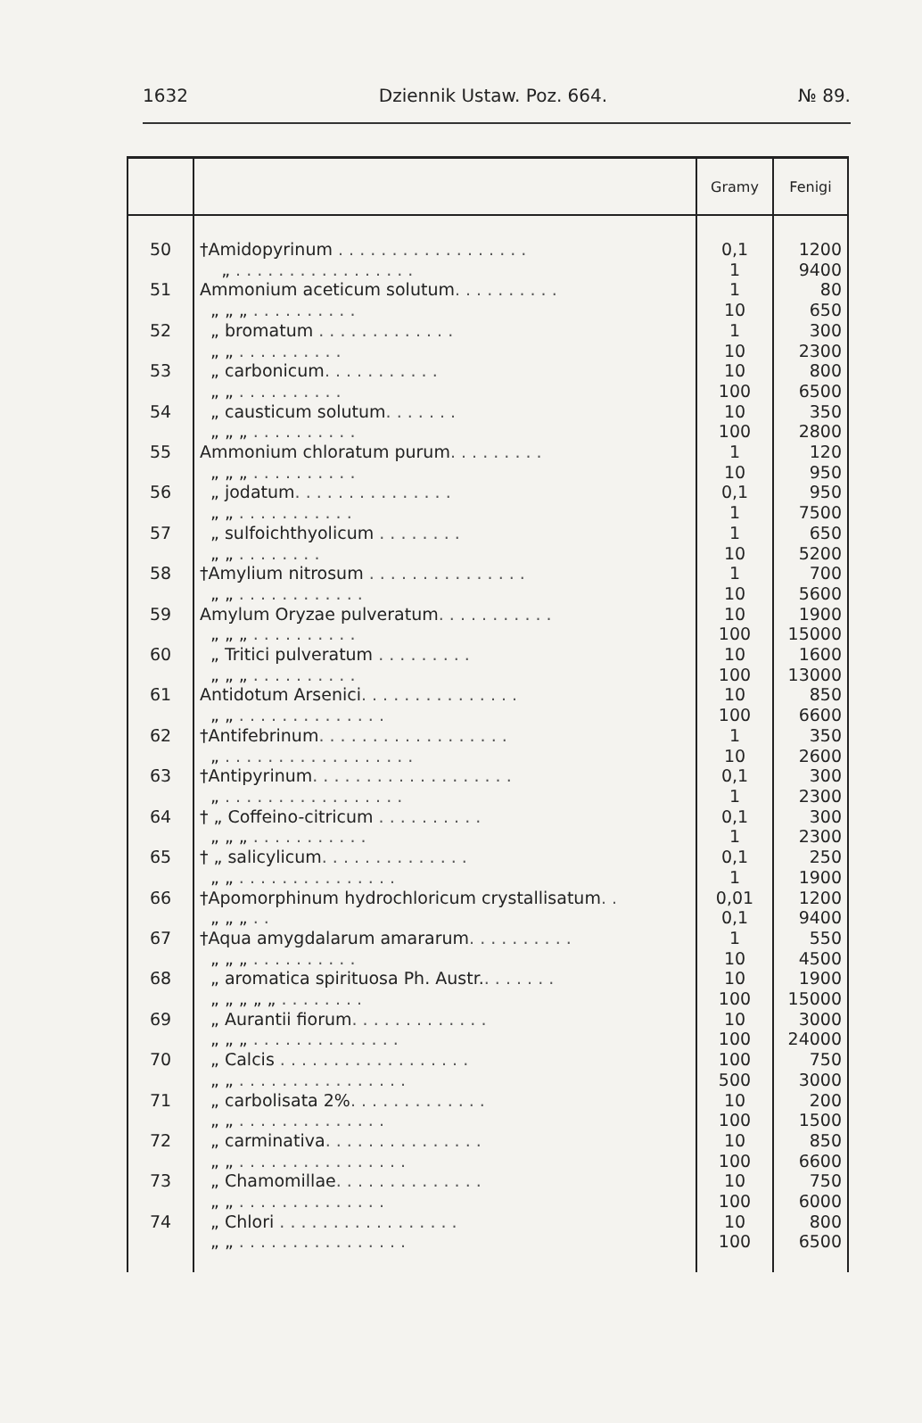1632 Dziennik Ustaw. Poz. 664. № 89.
| | | Gramy | Fenigi |
| --- | --- | --- | --- |
| 50 51 52 53 54 55 56 57 58 59 60 61 62 63 64 65 66 67 68 69 70 71 72 73 74 | †Amidopyrinum . . . . . . . . . . . . . . . . . . „ . . . . . . . . . . . . . . . . . Ammonium aceticum solutum . . . . . . . . . . „ „ „ . . . . . . . . . . „ bromatum . . . . . . . . . . . . . „ „ . . . . . . . . . . „ carbonicum . . . . . . . . . . . „ „ . . . . . . . . . . „ causticum solutum . . . . . . . „ „ „ . . . . . . . . . . Ammonium chloratum purum . . . . . . . . . „ „ „ . . . . . . . . . . „ jodatum . . . . . . . . . . . . . . . „ „ . . . . . . . . . . . „ sulfoichthyolicum . . . . . . . . „ „ . . . . . . . . †Amylium nitrosum . . . . . . . . . . . . . . . „ „ . . . . . . . . . . . . Amylum Oryzae pulveratum . . . . . . . . . . . „ „ „ . . . . . . . . . . „ Tritici pulveratum . . . . . . . . . „ „ „ . . . . . . . . . . Antidotum Arsenici . . . . . . . . . . . . . . . „ „ . . . . . . . . . . . . . . †Antifebrinum . . . . . . . . . . . . . . . . . . „ . . . . . . . . . . . . . . . . . . †Antipyrinum . . . . . . . . . . . . . . . . . . . „ . . . . . . . . . . . . . . . . . † „ Coffeino-citricum . . . . . . . . . . „ „ „ . . . . . . . . . . . † „ salicylicum . . . . . . . . . . . . . . „ „ . . . . . . . . . . . . . . . †Apomorphinum hydrochloricum crystallisatum . . „ „ „ . . †Aqua amygdalarum amararum . . . . . . . . . . „ „ „ . . . . . . . . . . „ aromatica spirituosa Ph. Austr. . . . . . . . „ „ „ „ „ . . . . . . . . „ Aurantii fiorum . . . . . . . . . . . . . „ „ „ . . . . . . . . . . . . . . „ Calcis . . . . . . . . . . . . . . . . . . „ „ . . . . . . . . . . . . . . . . „ carbolisata 2% . . . . . . . . . . . . . „ „ . . . . . . . . . . . . . . „ carminativa . . . . . . . . . . . . . . . „ „ . . . . . . . . . . . . . . . . „ Chamomillae . . . . . . . . . . . . . . „ „ . . . . . . . . . . . . . . „ Chlori . . . . . . . . . . . . . . . . . „ „ . . . . . . . . . . . . . . . . | 0,1 1 1 10 1 10 10 100 10 100 1 10 0,1 1 1 10 1 10 10 100 10 100 10 100 1 10 0,1 1 0,1 1 0,1 1 0,01 0,1 1 10 10 100 10 100 100 500 10 100 10 100 10 100 10 100 | 1200 9400 80 650 300 2300 800 6500 350 2800 120 950 950 7500 650 5200 700 5600 1900 15000 1600 13000 850 6600 350 2600 300 2300 300 2300 250 1900 1200 9400 550 4500 1900 15000 3000 24000 750 3000 200 1500 850 6600 750 6000 800 6500 |